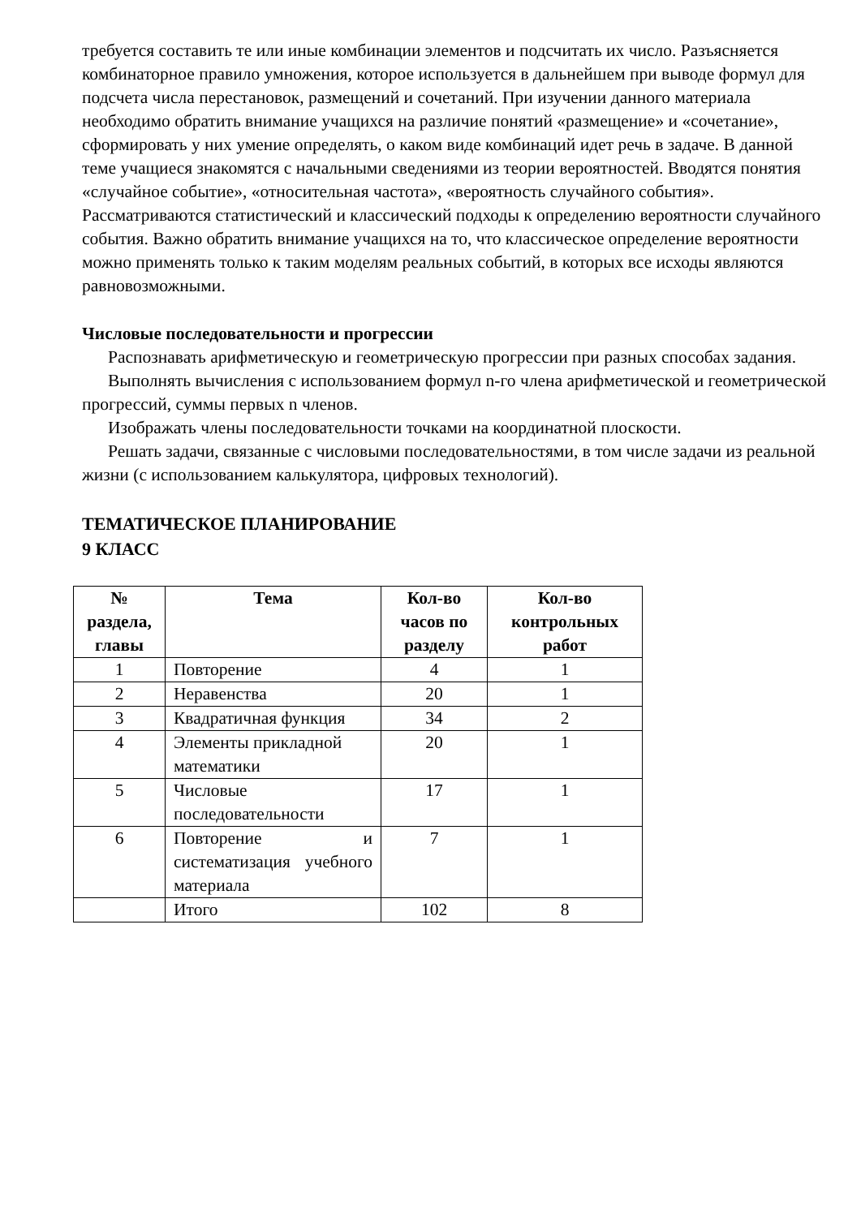требуется составить те или иные комбинации элементов и подсчитать их число. Разъясняется комбинаторное правило умножения, которое используется в дальнейшем при выводе формул для подсчета числа перестановок, размещений и сочетаний. При изучении данного материала необходимо обратить внимание учащихся на различие понятий «размещение» и «сочетание», сформировать у них умение определять, о каком виде комбинаций идет речь в задаче. В данной теме учащиеся знакомятся с начальными сведениями из теории вероятностей. Вводятся понятия «случайное событие», «относительная частота», «вероятность случайного события». Рассматриваются статистический и классический подходы к определению вероятности случайного события. Важно обратить внимание учащихся на то, что классическое определение вероятности можно применять только к таким моделям реальных событий, в которых все исходы являются равновозможными.
Числовые последовательности и прогрессии
Распознавать арифметическую и геометрическую прогрессии при разных способах задания.
Выполнять вычисления с использованием формул n-го члена арифметической и геометрической прогрессий, суммы первых n членов.
Изображать члены последовательности точками на координатной плоскости.
Решать задачи, связанные с числовыми последовательностями, в том числе задачи из реальной жизни (с использованием калькулятора, цифровых технологий).
ТЕМАТИЧЕСКОЕ ПЛАНИРОВАНИЕ
9 КЛАСС
| № раздела, главы | Тема | Кол-во часов по разделу | Кол-во контрольных работ |
| --- | --- | --- | --- |
| 1 | Повторение | 4 | 1 |
| 2 | Неравенства | 20 | 1 |
| 3 | Квадратичная функция | 34 | 2 |
| 4 | Элементы прикладной математики | 20 | 1 |
| 5 | Числовые последовательности | 17 | 1 |
| 6 | Повторение и систематизация учебного материала | 7 | 1 |
| | Итого | 102 | 8 |